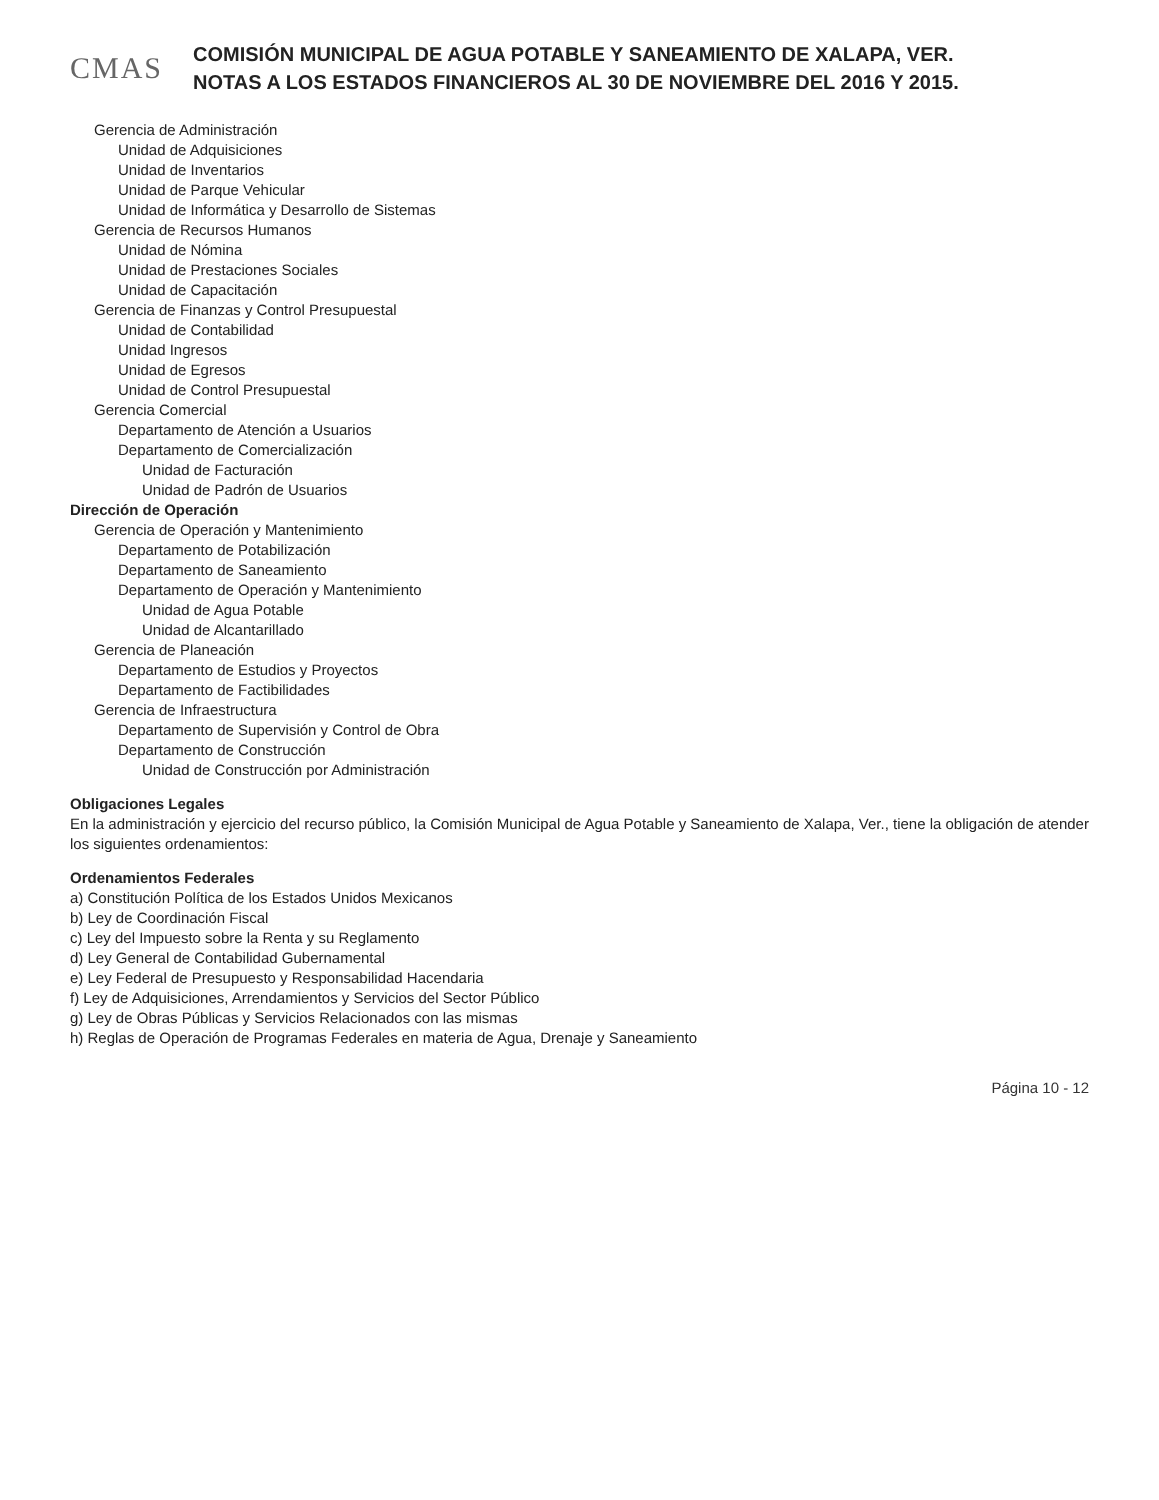CMAS
COMISIÓN MUNICIPAL DE AGUA POTABLE Y SANEAMIENTO DE XALAPA, VER.
NOTAS A LOS ESTADOS FINANCIEROS AL 30 DE NOVIEMBRE DEL 2016 Y 2015.
Gerencia de Administración
Unidad de Adquisiciones
Unidad de Inventarios
Unidad de Parque Vehicular
Unidad de Informática y Desarrollo de Sistemas
Gerencia de Recursos Humanos
Unidad de Nómina
Unidad de Prestaciones Sociales
Unidad de Capacitación
Gerencia de Finanzas y Control Presupuestal
Unidad de Contabilidad
Unidad Ingresos
Unidad de Egresos
Unidad de Control Presupuestal
Gerencia Comercial
Departamento de Atención a Usuarios
Departamento de Comercialización
Unidad de Facturación
Unidad de Padrón de Usuarios
Dirección de Operación
Gerencia de Operación y Mantenimiento
Departamento de Potabilización
Departamento de Saneamiento
Departamento de Operación y Mantenimiento
Unidad de Agua Potable
Unidad de Alcantarillado
Gerencia de Planeación
Departamento de Estudios y Proyectos
Departamento de Factibilidades
Gerencia de Infraestructura
Departamento de Supervisión y Control de Obra
Departamento de Construcción
Unidad de Construcción por Administración
Obligaciones Legales
En la administración y ejercicio del recurso público, la Comisión Municipal de Agua Potable y Saneamiento de Xalapa, Ver., tiene la obligación de atender los siguientes ordenamientos:
Ordenamientos Federales
a) Constitución Política de los Estados Unidos Mexicanos
b) Ley de Coordinación Fiscal
c) Ley del Impuesto sobre la Renta y su Reglamento
d) Ley General de Contabilidad Gubernamental
e) Ley Federal de Presupuesto y Responsabilidad Hacendaria
f) Ley de Adquisiciones, Arrendamientos y Servicios del Sector Público
g) Ley de Obras Públicas y Servicios Relacionados con las mismas
h) Reglas de Operación de Programas Federales en materia de Agua, Drenaje y Saneamiento
Página 10 - 12